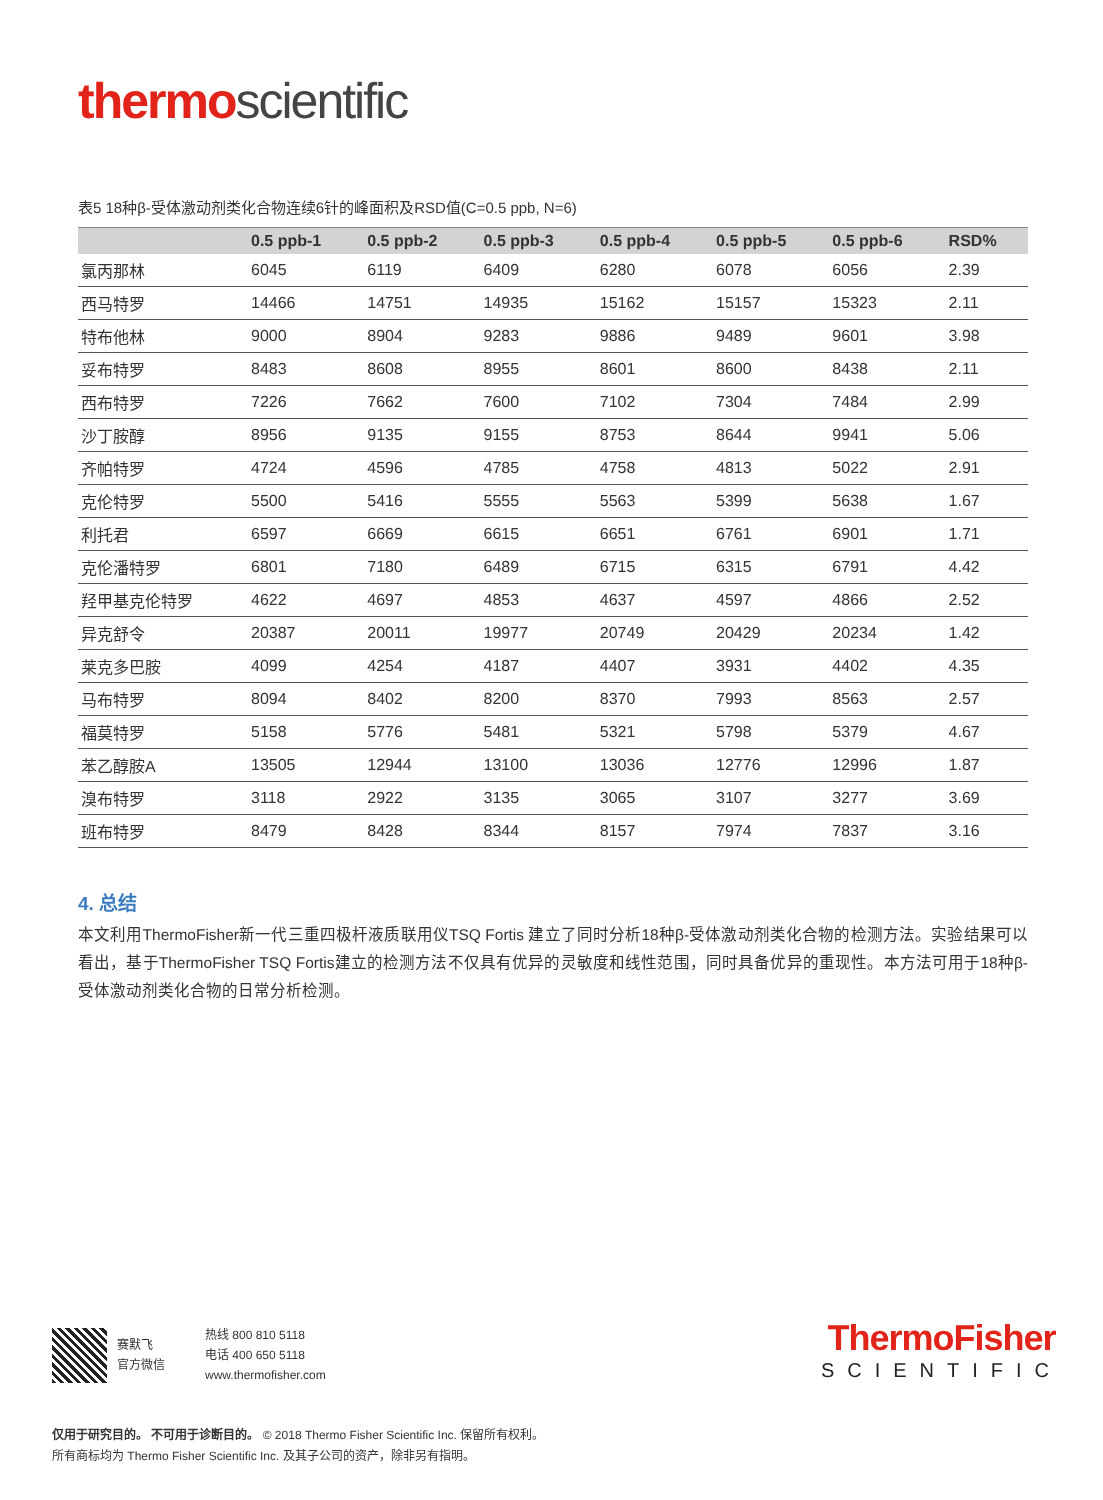thermo scientific
表5 18种β-受体激动剂类化合物连续6针的峰面积及RSD值(C=0.5 ppb, N=6)
| | 0.5 ppb-1 | 0.5 ppb-2 | 0.5 ppb-3 | 0.5 ppb-4 | 0.5 ppb-5 | 0.5 ppb-6 | RSD% |
| --- | --- | --- | --- | --- | --- | --- | --- |
| 氯丙那林 | 6045 | 6119 | 6409 | 6280 | 6078 | 6056 | 2.39 |
| 西马特罗 | 14466 | 14751 | 14935 | 15162 | 15157 | 15323 | 2.11 |
| 特布他林 | 9000 | 8904 | 9283 | 9886 | 9489 | 9601 | 3.98 |
| 妥布特罗 | 8483 | 8608 | 8955 | 8601 | 8600 | 8438 | 2.11 |
| 西布特罗 | 7226 | 7662 | 7600 | 7102 | 7304 | 7484 | 2.99 |
| 沙丁胺醇 | 8956 | 9135 | 9155 | 8753 | 8644 | 9941 | 5.06 |
| 齐帕特罗 | 4724 | 4596 | 4785 | 4758 | 4813 | 5022 | 2.91 |
| 克伦特罗 | 5500 | 5416 | 5555 | 5563 | 5399 | 5638 | 1.67 |
| 利托君 | 6597 | 6669 | 6615 | 6651 | 6761 | 6901 | 1.71 |
| 克伦潘特罗 | 6801 | 7180 | 6489 | 6715 | 6315 | 6791 | 4.42 |
| 羟甲基克伦特罗 | 4622 | 4697 | 4853 | 4637 | 4597 | 4866 | 2.52 |
| 异克舒令 | 20387 | 20011 | 19977 | 20749 | 20429 | 20234 | 1.42 |
| 莱克多巴胺 | 4099 | 4254 | 4187 | 4407 | 3931 | 4402 | 4.35 |
| 马布特罗 | 8094 | 8402 | 8200 | 8370 | 7993 | 8563 | 2.57 |
| 福莫特罗 | 5158 | 5776 | 5481 | 5321 | 5798 | 5379 | 4.67 |
| 苯乙醇胺A | 13505 | 12944 | 13100 | 13036 | 12776 | 12996 | 1.87 |
| 溴布特罗 | 3118 | 2922 | 3135 | 3065 | 3107 | 3277 | 3.69 |
| 班布特罗 | 8479 | 8428 | 8344 | 8157 | 7974 | 7837 | 3.16 |
4. 总结
本文利用ThermoFisher新一代三重四极杆液质联用仪TSQ Fortis 建立了同时分析18种β-受体激动剂类化合物的检测方法。实验结果可以看出，基于ThermoFisher TSQ Fortis建立的检测方法不仅具有优异的灵敏度和线性范围，同时具备优异的重现性。本方法可用于18种β-受体激动剂类化合物的日常分析检测。
赛默飞
官方微信
热线 800 810 5118
电话 400 650 5118
www.thermofisher.com
ThermoFisher
SCIENTIFIC
仅用于研究目的。 不可用于诊断目的。 © 2018 Thermo Fisher Scientific Inc. 保留所有权利。
所有商标均为 Thermo Fisher Scientific Inc. 及其子公司的资产，除非另有指明。